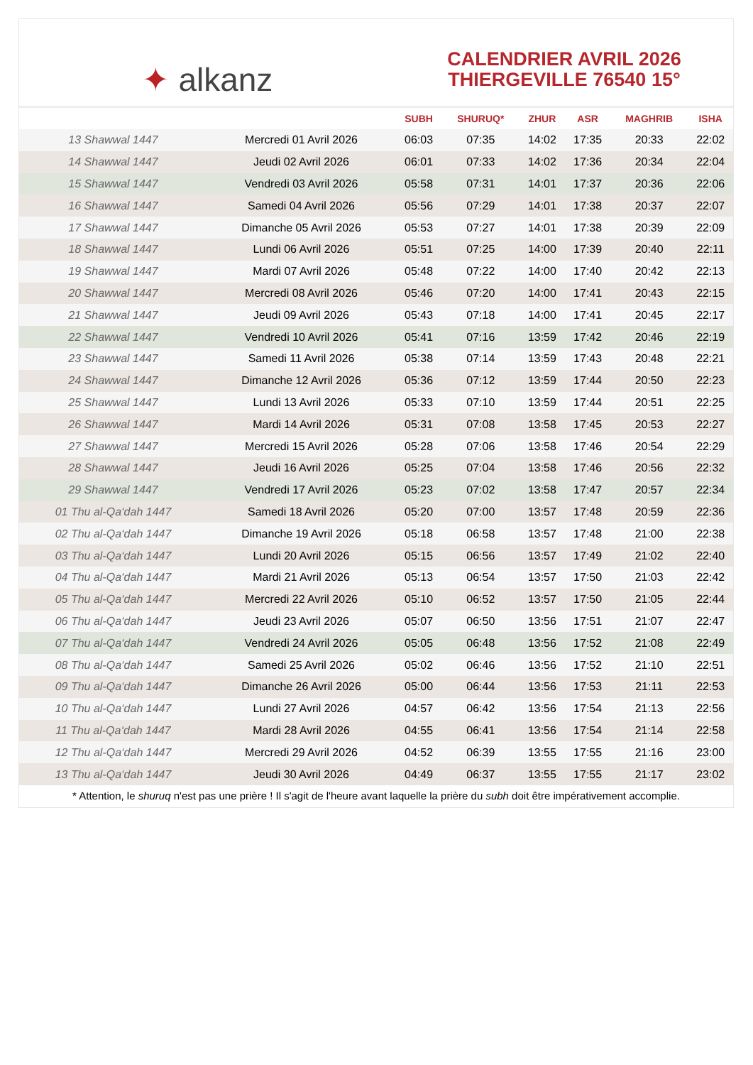✦ alkanz
CALENDRIER AVRIL 2026
THIERGEVILLE 76540 15°
| | | SUBH | SHURUQ* | ZHUR | ASR | MAGHRIB | ISHA |
| --- | --- | --- | --- | --- | --- | --- | --- |
| 13 Shawwal 1447 | Mercredi 01 Avril 2026 | 06:03 | 07:35 | 14:02 | 17:35 | 20:33 | 22:02 |
| 14 Shawwal 1447 | Jeudi 02 Avril 2026 | 06:01 | 07:33 | 14:02 | 17:36 | 20:34 | 22:04 |
| 15 Shawwal 1447 | Vendredi 03 Avril 2026 | 05:58 | 07:31 | 14:01 | 17:37 | 20:36 | 22:06 |
| 16 Shawwal 1447 | Samedi 04 Avril 2026 | 05:56 | 07:29 | 14:01 | 17:38 | 20:37 | 22:07 |
| 17 Shawwal 1447 | Dimanche 05 Avril 2026 | 05:53 | 07:27 | 14:01 | 17:38 | 20:39 | 22:09 |
| 18 Shawwal 1447 | Lundi 06 Avril 2026 | 05:51 | 07:25 | 14:00 | 17:39 | 20:40 | 22:11 |
| 19 Shawwal 1447 | Mardi 07 Avril 2026 | 05:48 | 07:22 | 14:00 | 17:40 | 20:42 | 22:13 |
| 20 Shawwal 1447 | Mercredi 08 Avril 2026 | 05:46 | 07:20 | 14:00 | 17:41 | 20:43 | 22:15 |
| 21 Shawwal 1447 | Jeudi 09 Avril 2026 | 05:43 | 07:18 | 14:00 | 17:41 | 20:45 | 22:17 |
| 22 Shawwal 1447 | Vendredi 10 Avril 2026 | 05:41 | 07:16 | 13:59 | 17:42 | 20:46 | 22:19 |
| 23 Shawwal 1447 | Samedi 11 Avril 2026 | 05:38 | 07:14 | 13:59 | 17:43 | 20:48 | 22:21 |
| 24 Shawwal 1447 | Dimanche 12 Avril 2026 | 05:36 | 07:12 | 13:59 | 17:44 | 20:50 | 22:23 |
| 25 Shawwal 1447 | Lundi 13 Avril 2026 | 05:33 | 07:10 | 13:59 | 17:44 | 20:51 | 22:25 |
| 26 Shawwal 1447 | Mardi 14 Avril 2026 | 05:31 | 07:08 | 13:58 | 17:45 | 20:53 | 22:27 |
| 27 Shawwal 1447 | Mercredi 15 Avril 2026 | 05:28 | 07:06 | 13:58 | 17:46 | 20:54 | 22:29 |
| 28 Shawwal 1447 | Jeudi 16 Avril 2026 | 05:25 | 07:04 | 13:58 | 17:46 | 20:56 | 22:32 |
| 29 Shawwal 1447 | Vendredi 17 Avril 2026 | 05:23 | 07:02 | 13:58 | 17:47 | 20:57 | 22:34 |
| 01 Thu al-Qa‘dah 1447 | Samedi 18 Avril 2026 | 05:20 | 07:00 | 13:57 | 17:48 | 20:59 | 22:36 |
| 02 Thu al-Qa‘dah 1447 | Dimanche 19 Avril 2026 | 05:18 | 06:58 | 13:57 | 17:48 | 21:00 | 22:38 |
| 03 Thu al-Qa‘dah 1447 | Lundi 20 Avril 2026 | 05:15 | 06:56 | 13:57 | 17:49 | 21:02 | 22:40 |
| 04 Thu al-Qa‘dah 1447 | Mardi 21 Avril 2026 | 05:13 | 06:54 | 13:57 | 17:50 | 21:03 | 22:42 |
| 05 Thu al-Qa‘dah 1447 | Mercredi 22 Avril 2026 | 05:10 | 06:52 | 13:57 | 17:50 | 21:05 | 22:44 |
| 06 Thu al-Qa‘dah 1447 | Jeudi 23 Avril 2026 | 05:07 | 06:50 | 13:56 | 17:51 | 21:07 | 22:47 |
| 07 Thu al-Qa‘dah 1447 | Vendredi 24 Avril 2026 | 05:05 | 06:48 | 13:56 | 17:52 | 21:08 | 22:49 |
| 08 Thu al-Qa‘dah 1447 | Samedi 25 Avril 2026 | 05:02 | 06:46 | 13:56 | 17:52 | 21:10 | 22:51 |
| 09 Thu al-Qa‘dah 1447 | Dimanche 26 Avril 2026 | 05:00 | 06:44 | 13:56 | 17:53 | 21:11 | 22:53 |
| 10 Thu al-Qa‘dah 1447 | Lundi 27 Avril 2026 | 04:57 | 06:42 | 13:56 | 17:54 | 21:13 | 22:56 |
| 11 Thu al-Qa‘dah 1447 | Mardi 28 Avril 2026 | 04:55 | 06:41 | 13:56 | 17:54 | 21:14 | 22:58 |
| 12 Thu al-Qa‘dah 1447 | Mercredi 29 Avril 2026 | 04:52 | 06:39 | 13:55 | 17:55 | 21:16 | 23:00 |
| 13 Thu al-Qa‘dah 1447 | Jeudi 30 Avril 2026 | 04:49 | 06:37 | 13:55 | 17:55 | 21:17 | 23:02 |
* Attention, le shuruq n'est pas une prière ! Il s'agit de l'heure avant laquelle la prière du subh doit être impérativement accomplie.